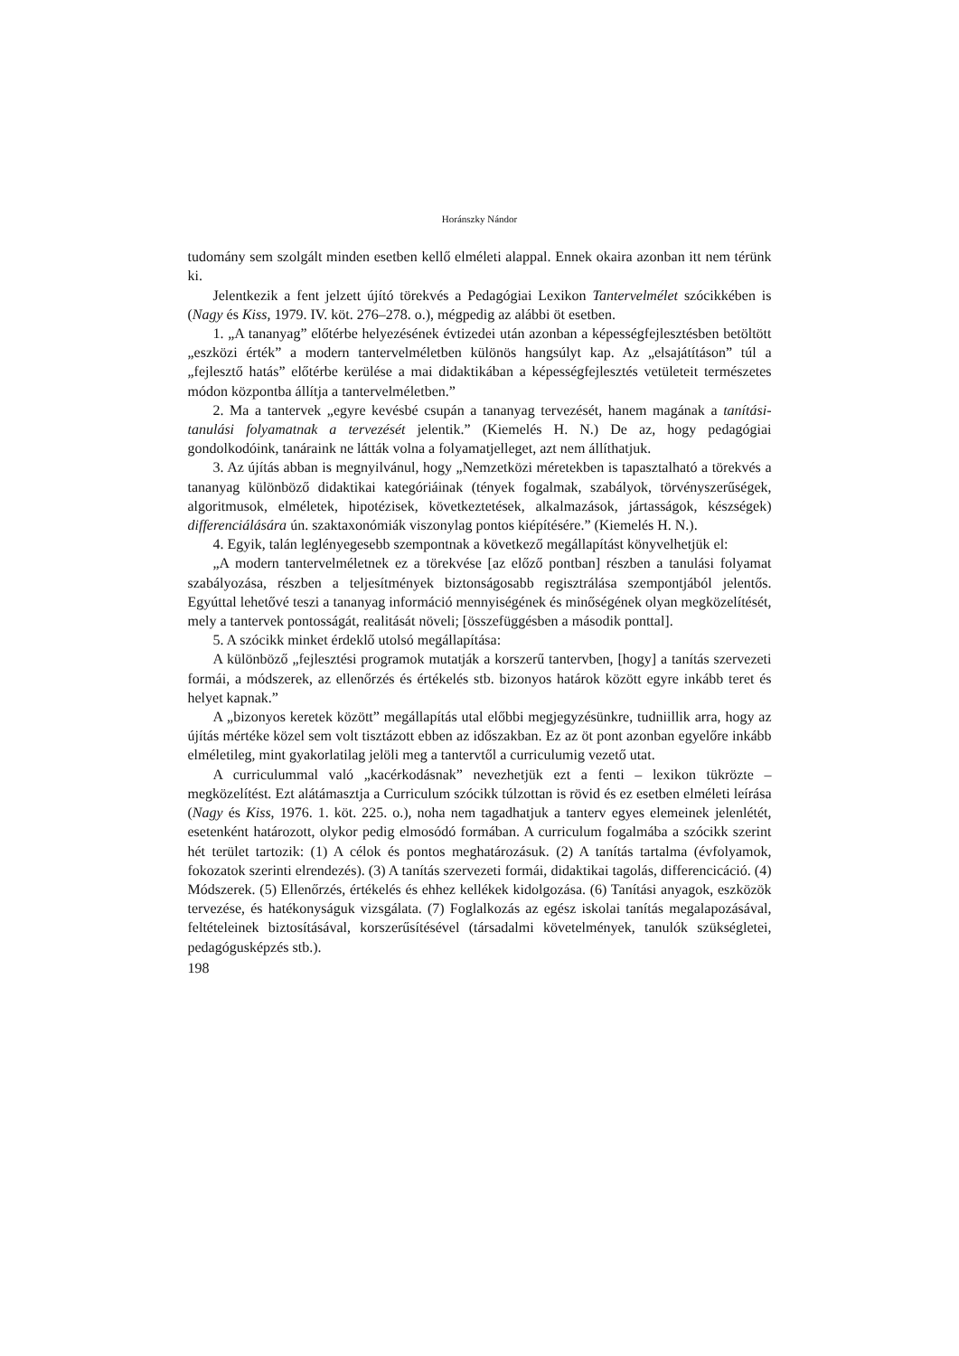Horánszky Nándor
tudomány sem szolgált minden esetben kellő elméleti alappal. Ennek okaira azonban itt nem térünk ki.
Jelentkezik a fent jelzett újító törekvés a Pedagógiai Lexikon Tantervelmélet szócikkében is (Nagy és Kiss, 1979. IV. köt. 276–278. o.), mégpedig az alábbi öt esetben.
1. „A tananyag” előtérbe helyezésének évtizedei után azonban a képességfejlesztésben betöltött „eszközi érték” a modern tantervelméletben különös hangsúlyt kap. Az „elsajátításon” túl a „fejlesztő hatás” előtérbe kerülése a mai didaktikában a képességfejlesztés vetületeit természetes módon központba állítja a tantervelméletben.”
2. Ma a tantervek „egyre kevésbé csupán a tananyag tervezését, hanem magának a tanítási-tanulási folyamatnak a tervezését jelentik.” (Kiemelés H. N.) De az, hogy pedagógiai gondolkodóink, tanáraink ne látták volna a folyamatjelleget, azt nem állíthatjuk.
3. Az újítás abban is megnyilvánul, hogy „Nemzetközi méretekben is tapasztalható a törekvés a tananyag különböző didaktikai kategóriáinak (tények fogalmak, szabályok, törvényszerűségek, algoritmusok, elméletek, hipotézisek, következtetések, alkalmazások, jártasságok, készségek) differenciálására ún. szaktaxonómiák viszonylag pontos kiépítésére.” (Kiemelés H. N.).
4. Egyik, talán leglényegesebb szempontnak a következő megállapítást könyvelhetjük el:
„A modern tantervelméletnek ez a törekvése [az előző pontban] részben a tanulási folyamat szabályozása, részben a teljesítmények biztonságosabb regisztrálása szempontjából jelentős. Egyúttal lehetővé teszi a tananyag információ mennyiségének és minőségének olyan megközelítését, mely a tantervek pontosságát, realitását növeli; [összefüggésben a második ponttal].
5. A szócikk minket érdeklő utolsó megállapítása:
A különböző „fejlesztési programok mutatják a korszerű tantervben, [hogy] a tanítás szervezeti formái, a módszerek, az ellenőrzés és értékelés stb. bizonyos határok között egyre inkább teret és helyet kapnak.”
A „bizonyos keretek között” megállapítás utal előbbi megjegyzésünkre, tudniillik arra, hogy az újítás mértéke közel sem volt tisztázott ebben az időszakban. Ez az öt pont azonban egyelőre inkább elméletileg, mint gyakorlatilag jelöli meg a tantervtől a curriculumig vezető utat.
A curriculummal való „kacérkodásnak” nevezhetjük ezt a fenti – lexikon tükrözte – megközelítést. Ezt alátámasztja a Curriculum szócikk túlzottan is rövid és ez esetben elméleti leírása (Nagy és Kiss, 1976. 1. köt. 225. o.), noha nem tagadhatjuk a tanterv egyes elemeinek jelenlétét, esetenként határozott, olykor pedig elmosódó formában. A curriculum fogalmába a szócikk szerint hét terület tartozik: (1) A célok és pontos meghatározásuk. (2) A tanítás tartalma (évfolyamok, fokozatok szerinti elrendezés). (3) A tanítás szervezeti formái, didaktikai tagolás, differencicáció. (4) Módszerek. (5) Ellenőrzés, értékelés és ehhez kellékek kidolgozása. (6) Tanítási anyagok, eszközök tervezése, és hatékonyságuk vizsgálata. (7) Foglalkozás az egész iskolai tanítás megalapozásával, feltételeinek biztosításával, korszerűsítésével (társadalmi követelmények, tanulók szükségletei, pedagógusképzés stb.).
198